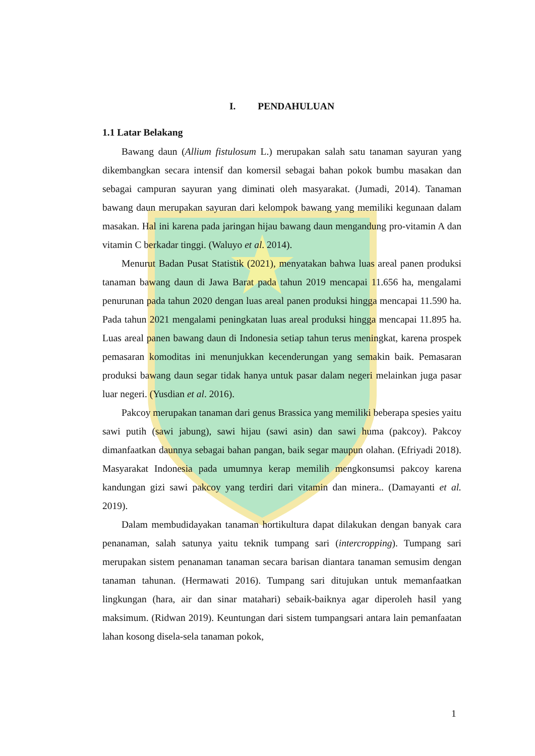I. PENDAHULUAN
1.1 Latar Belakang
Bawang daun (Allium fistulosum L.) merupakan salah satu tanaman sayuran yang dikembangkan secara intensif dan komersil sebagai bahan pokok bumbu masakan dan sebagai campuran sayuran yang diminati oleh masyarakat. (Jumadi, 2014). Tanaman bawang daun merupakan sayuran dari kelompok bawang yang memiliki kegunaan dalam masakan. Hal ini karena pada jaringan hijau bawang daun mengandung pro-vitamin A dan vitamin C berkadar tinggi. (Waluyo et al. 2014).
Menurut Badan Pusat Statistik (2021), menyatakan bahwa luas areal panen produksi tanaman bawang daun di Jawa Barat pada tahun 2019 mencapai 11.656 ha, mengalami penurunan pada tahun 2020 dengan luas areal panen produksi hingga mencapai 11.590 ha. Pada tahun 2021 mengalami peningkatan luas areal produksi hingga mencapai 11.895 ha. Luas areal panen bawang daun di Indonesia setiap tahun terus meningkat, karena prospek pemasaran komoditas ini menunjukkan kecenderungan yang semakin baik. Pemasaran produksi bawang daun segar tidak hanya untuk pasar dalam negeri melainkan juga pasar luar negeri. (Yusdian et al. 2016).
Pakcoy merupakan tanaman dari genus Brassica yang memiliki beberapa spesies yaitu sawi putih (sawi jabung), sawi hijau (sawi asin) dan sawi huma (pakcoy). Pakcoy dimanfaatkan daunnya sebagai bahan pangan, baik segar maupun olahan. (Efriyadi 2018). Masyarakat Indonesia pada umumnya kerap memilih mengkonsumsi pakcoy karena kandungan gizi sawi pakcoy yang terdiri dari vitamin dan minera.. (Damayanti et al. 2019).
Dalam membudidayakan tanaman hortikultura dapat dilakukan dengan banyak cara penanaman, salah satunya yaitu teknik tumpang sari (intercropping). Tumpang sari merupakan sistem penanaman tanaman secara barisan diantara tanaman semusim dengan tanaman tahunan. (Hermawati 2016). Tumpang sari ditujukan untuk memanfaatkan lingkungan (hara, air dan sinar matahari) sebaik-baiknya agar diperoleh hasil yang maksimum. (Ridwan 2019). Keuntungan dari sistem tumpangsari antara lain pemanfaatan lahan kosong disela-sela tanaman pokok,
1